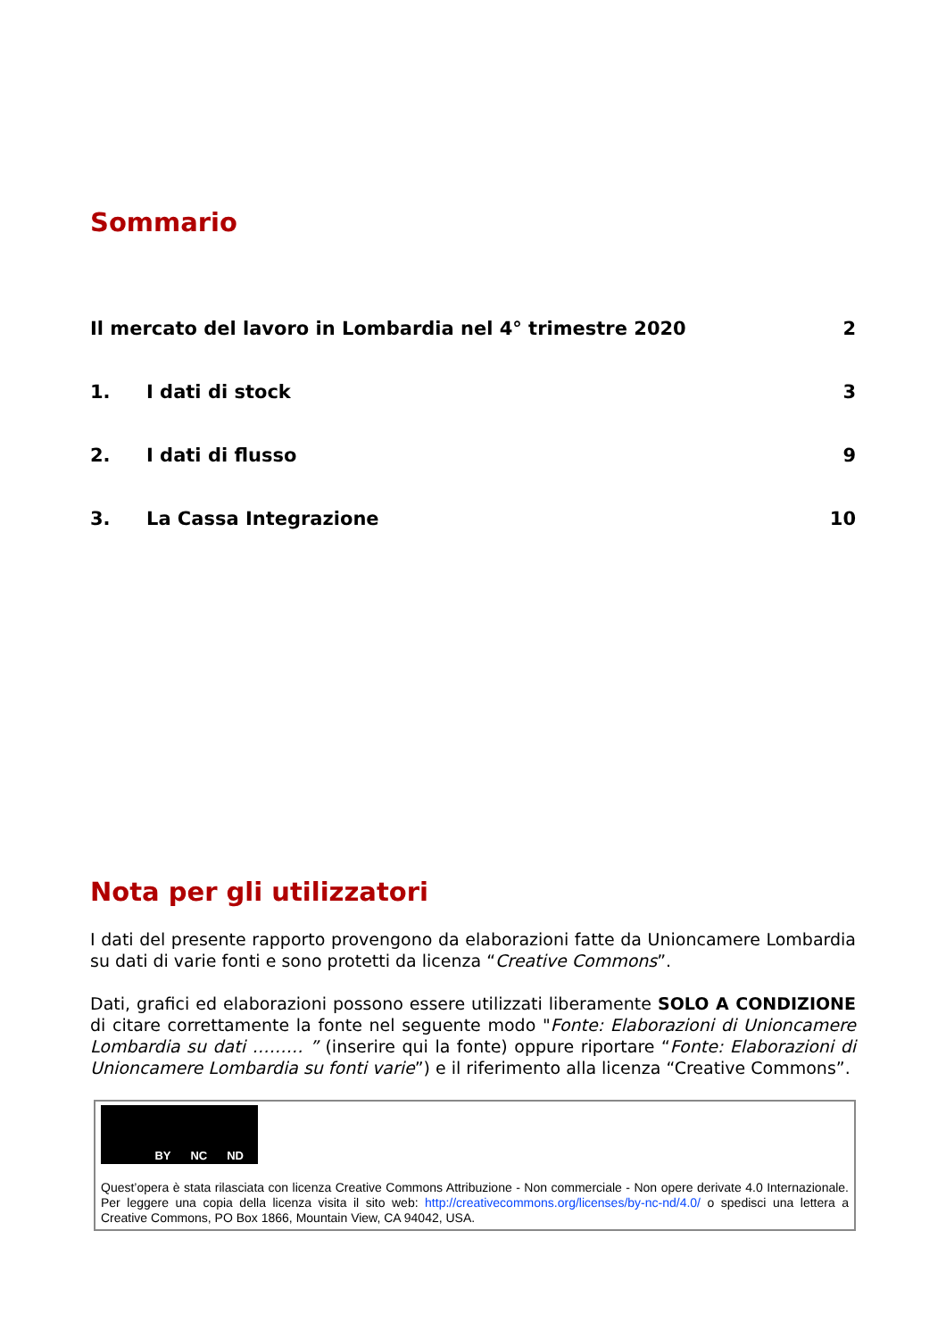Sommario
Il mercato del lavoro in Lombardia nel 4° trimestre 2020 2
1. I dati di stock 3
2. I dati di flusso 9
3. La Cassa Integrazione 10
Nota per gli utilizzatori
I dati del presente rapporto provengono da elaborazioni fatte da Unioncamere Lombardia su dati di varie fonti e sono protetti da licenza “Creative Commons”.
Dati, grafici ed elaborazioni possono essere utilizzati liberamente SOLO A CONDIZIONE di citare correttamente la fonte nel seguente modo "Fonte: Elaborazioni di Unioncamere Lombardia su dati ……… ” (inserire qui la fonte) oppure riportare “Fonte: Elaborazioni di Unioncamere Lombardia su fonti varie”) e il riferimento alla licenza “Creative Commons”.
BY NC ND
Quest’opera è stata rilasciata con licenza Creative Commons Attribuzione - Non commerciale - Non opere derivate 4.0 Internazionale. Per leggere una copia della licenza visita il sito web: http://creativecommons.org/licenses/by-nc-nd/4.0/ o spedisci una lettera a Creative Commons, PO Box 1866, Mountain View, CA 94042, USA.